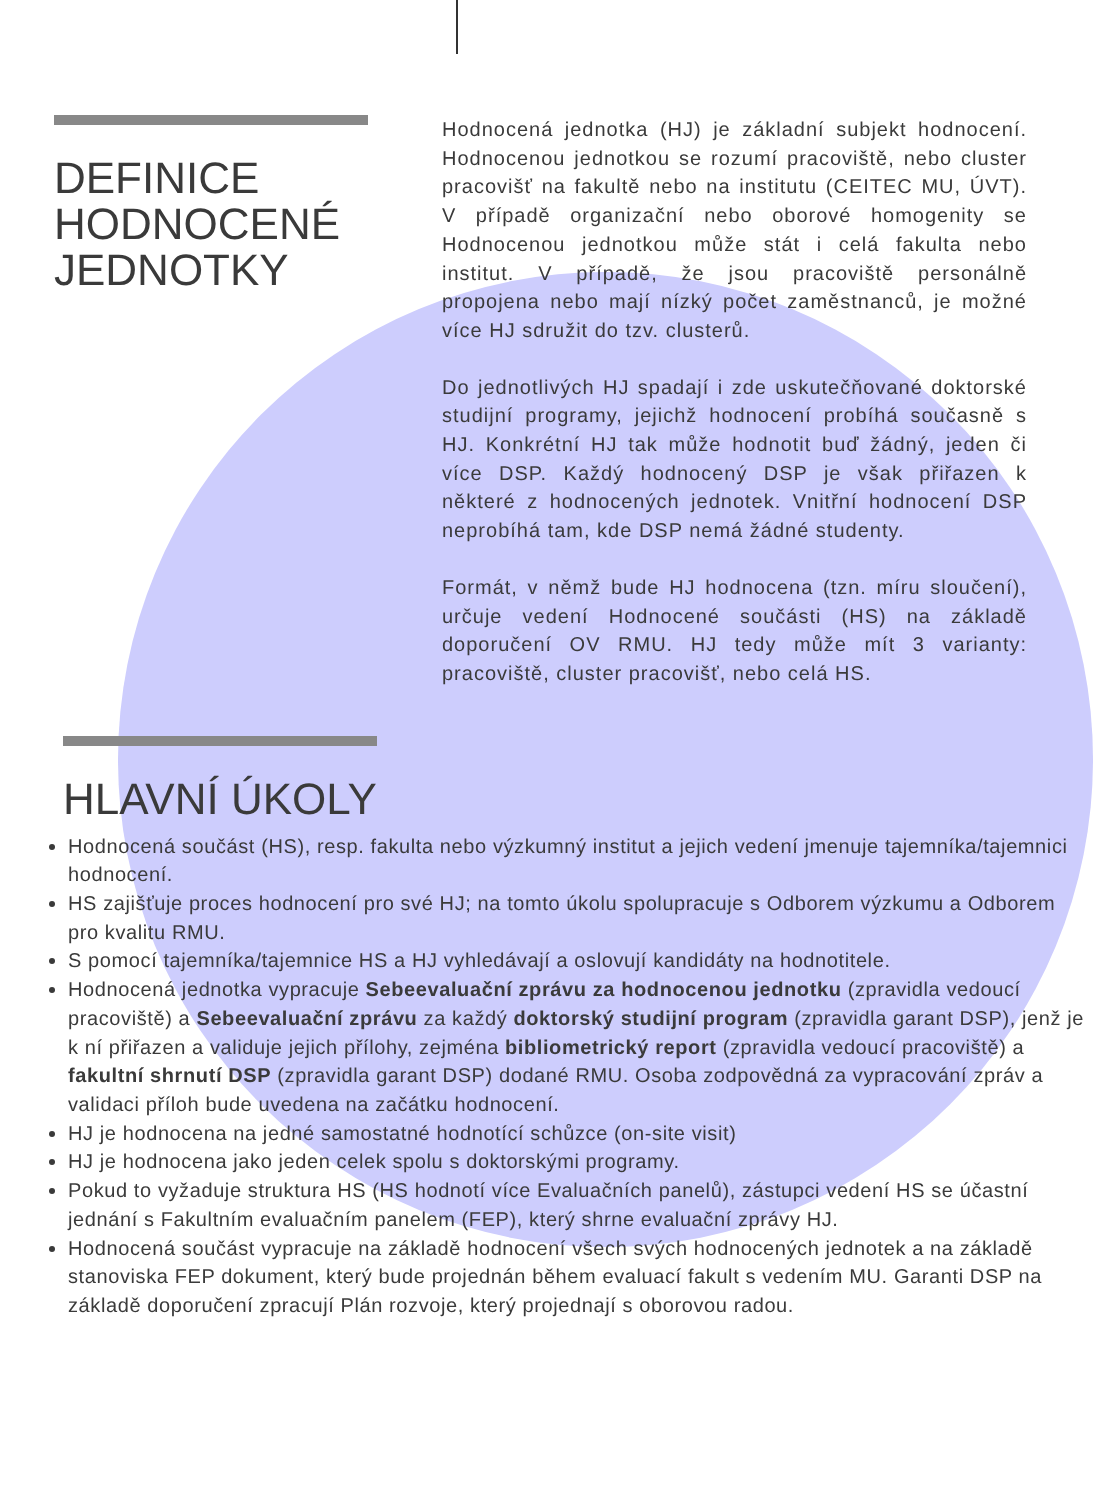DEFINICE
HODNOCENÉ
JEDNOTKY
Hodnocená jednotka (HJ) je základní subjekt hodnocení. Hodnocenou jednotkou se rozumí pracoviště, nebo cluster pracovišť na fakultě nebo na institutu (CEITEC MU, ÚVT). V případě organizační nebo oborové homogenity se Hodnocenou jednotkou může stát i celá fakulta nebo institut. V případě, že jsou pracoviště personálně propojena nebo mají nízký počet zaměstnanců, je možné více HJ sdružit do tzv. clusterů.
Do jednotlivých HJ spadají i zde uskutečňované doktorské studijní programy, jejichž hodnocení probíhá současně s HJ. Konkrétní HJ tak může hodnotit buď žádný, jeden či více DSP. Každý hodnocený DSP je však přiřazen k některé z hodnocených jednotek. Vnitřní hodnocení DSP neprobíhá tam, kde DSP nemá žádné studenty.
Formát, v němž bude HJ hodnocena (tzn. míru sloučení), určuje vedení Hodnocené součásti (HS) na základě doporučení OV RMU. HJ tedy může mít 3 varianty: pracoviště, cluster pracovišť, nebo celá HS.
HLAVNÍ ÚKOLY
Hodnocená součást (HS), resp. fakulta nebo výzkumný institut a jejich vedení jmenuje tajemníka/tajemnici hodnocení.
HS zajišťuje proces hodnocení pro své HJ; na tomto úkolu spolupracuje s Odborem výzkumu a Odborem pro kvalitu RMU.
S pomocí tajemníka/tajemnice HS a HJ vyhledávají a oslovují kandidáty na hodnotitele.
Hodnocená jednotka vypracuje Sebeevaluační zprávu za hodnocenou jednotku (zpravidla vedoucí pracoviště) a Sebeevaluační zprávu za každý doktorský studijní program (zpravidla garant DSP), jenž je k ní přiřazen a validuje jejich přílohy, zejména bibliometrický report (zpravidla vedoucí pracoviště) a fakultní shrnutí DSP (zpravidla garant DSP) dodané RMU. Osoba zodpovědná za vypracování zpráv a validaci příloh bude uvedena na začátku hodnocení.
HJ je hodnocena na jedné samostatné hodnotící schůzce (on-site visit)
HJ je hodnocena jako jeden celek spolu s doktorskými programy.
Pokud to vyžaduje struktura HS (HS hodnotí více Evaluačních panelů), zástupci vedení HS se účastní jednání s Fakultním evaluačním panelem (FEP), který shrne evaluační zprávy HJ.
Hodnocená součást vypracuje na základě hodnocení všech svých hodnocených jednotek a na základě stanoviska FEP dokument, který bude projednán během evaluací fakult s vedením MU. Garanti DSP na základě doporučení zpracují Plán rozvoje, který projednají s oborovou radou.